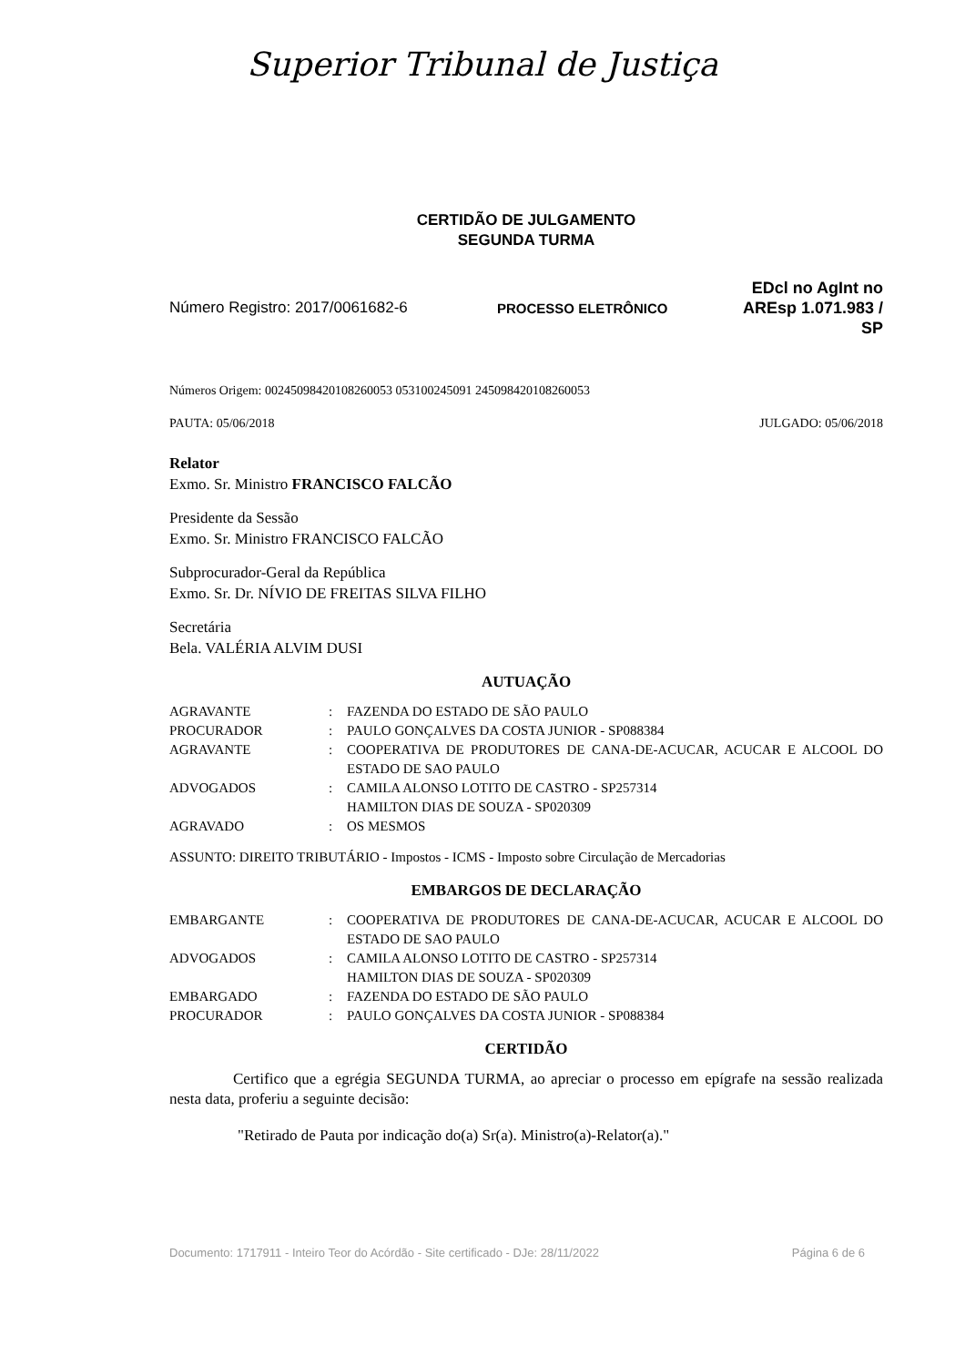Superior Tribunal de Justiça
CERTIDÃO DE JULGAMENTO
SEGUNDA TURMA
Número Registro: 2017/0061682-6 PROCESSO ELETRÔNICO
EDcl no AgInt no
AREsp 1.071.983 /
SP
Números Origem: 00245098420108260053 053100245091 245098420108260053
PAUTA: 05/06/2018 JULGADO: 05/06/2018
Relator
Exmo. Sr. Ministro FRANCISCO FALCÃO
Presidente da Sessão
Exmo. Sr. Ministro FRANCISCO FALCÃO
Subprocurador-Geral da República
Exmo. Sr. Dr. NÍVIO DE FREITAS SILVA FILHO
Secretária
Bela. VALÉRIA ALVIM DUSI
AUTUAÇÃO
| AGRAVANTE | : | FAZENDA DO ESTADO DE SÃO PAULO |
| PROCURADOR | : | PAULO GONÇALVES DA COSTA JUNIOR - SP088384 |
| AGRAVANTE | : | COOPERATIVA DE PRODUTORES DE CANA-DE-ACUCAR, ACUCAR E ALCOOL DO ESTADO DE SAO PAULO |
| ADVOGADOS | : | CAMILA ALONSO LOTITO DE CASTRO - SP257314 HAMILTON DIAS DE SOUZA - SP020309 |
| AGRAVADO | : | OS MESMOS |
ASSUNTO: DIREITO TRIBUTÁRIO - Impostos - ICMS - Imposto sobre Circulação de Mercadorias
EMBARGOS DE DECLARAÇÃO
| EMBARGANTE | : | COOPERATIVA DE PRODUTORES DE CANA-DE-ACUCAR, ACUCAR E ALCOOL DO ESTADO DE SAO PAULO |
| ADVOGADOS | : | CAMILA ALONSO LOTITO DE CASTRO - SP257314 HAMILTON DIAS DE SOUZA - SP020309 |
| EMBARGADO | : | FAZENDA DO ESTADO DE SÃO PAULO |
| PROCURADOR | : | PAULO GONÇALVES DA COSTA JUNIOR - SP088384 |
CERTIDÃO
Certifico que a egrégia SEGUNDA TURMA, ao apreciar o processo em epígrafe na sessão realizada nesta data, proferiu a seguinte decisão:
"Retirado de Pauta por indicação do(a) Sr(a). Ministro(a)-Relator(a)."
Documento: 1717911 - Inteiro Teor do Acórdão - Site certificado - DJe: 28/11/2022 Página 6 de 6